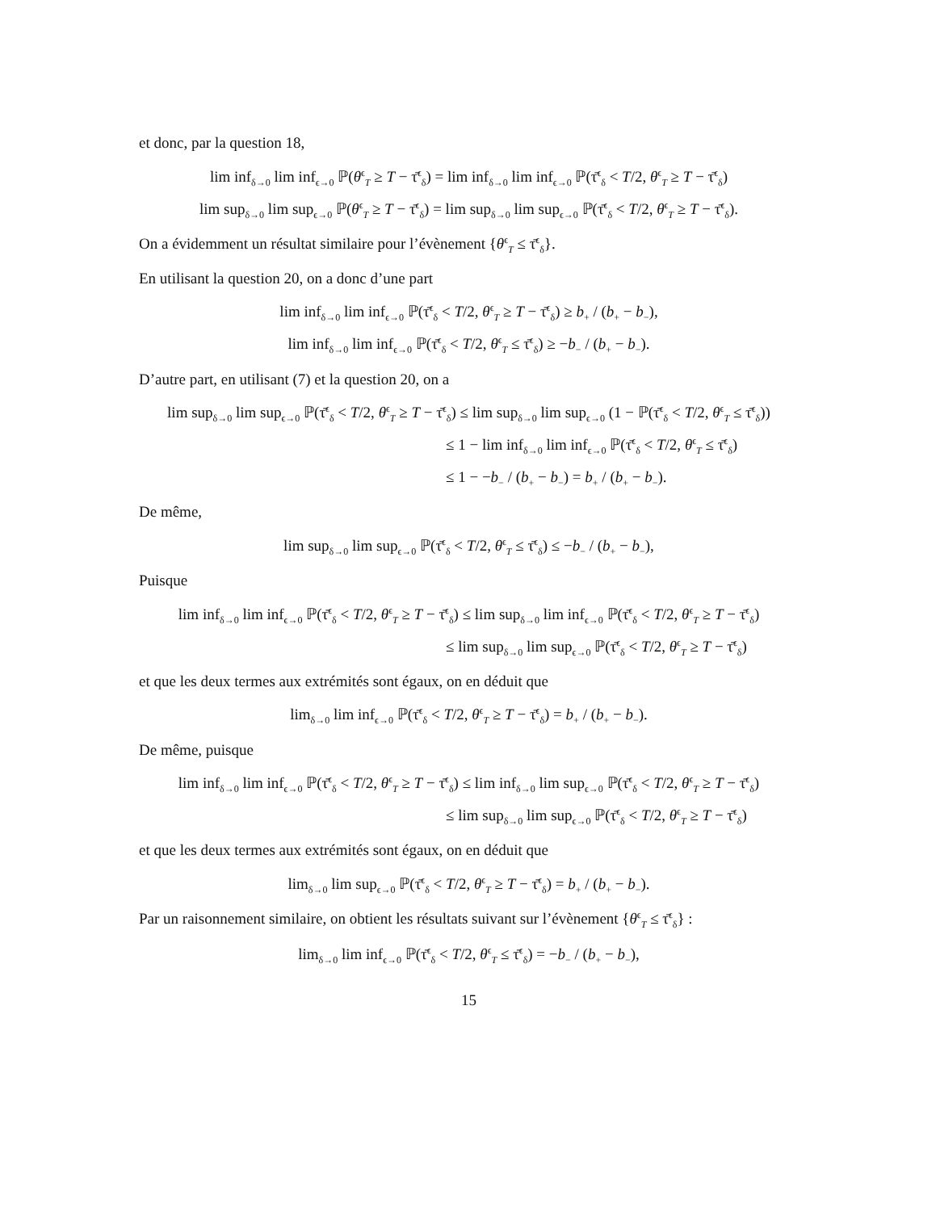et donc, par la question 18,
lim inf<sub>δ→0</sub> lim inf<sub>ϵ→0</sub> ℙ(θ<sup>ϵ</sup><sub>T</sub> ≥ T − τ̄<sup>ϵ</sup><sub>δ</sub>) = lim inf<sub>δ→0</sub> lim inf<sub>ϵ→0</sub> ℙ(τ̄<sup>ϵ</sup><sub>δ</sub> < T/2, θ<sup>ϵ</sup><sub>T</sub> ≥ T − τ̄<sup>ϵ</sup><sub>δ</sub>)
lim sup<sub>δ→0</sub> lim sup<sub>ϵ→0</sub> ℙ(θ<sup>ϵ</sup><sub>T</sub> ≥ T − τ̄<sup>ϵ</sup><sub>δ</sub>) = lim sup<sub>δ→0</sub> lim sup<sub>ϵ→0</sub> ℙ(τ̄<sup>ϵ</sup><sub>δ</sub> < T/2, θ<sup>ϵ</sup><sub>T</sub> ≥ T − τ̄<sup>ϵ</sup><sub>δ</sub>).
On a évidemment un résultat similaire pour l’évènement {θ<sup>ϵ</sup><sub>T</sub> ≤ τ̄<sup>ϵ</sup><sub>δ</sub>}.
En utilisant la question 20, on a donc d’une part
lim inf<sub>δ→0</sub> lim inf<sub>ϵ→0</sub> ℙ(τ̄<sup>ϵ</sup><sub>δ</sub> < T/2, θ<sup>ϵ</sup><sub>T</sub> ≥ T − τ̄<sup>ϵ</sup><sub>δ</sub>) ≥ b<sub>+</sub> / (b<sub>+</sub> − b<sub>−</sub>),
lim inf<sub>δ→0</sub> lim inf<sub>ϵ→0</sub> ℙ(τ̄<sup>ϵ</sup><sub>δ</sub> < T/2, θ<sup>ϵ</sup><sub>T</sub> ≤ τ̄<sup>ϵ</sup><sub>δ</sub>) ≥ −b<sub>−</sub> / (b<sub>+</sub> − b<sub>−</sub>).
D’autre part, en utilisant (7) et la question 20, on a
lim sup<sub>δ→0</sub> lim sup<sub>ϵ→0</sub> ℙ(τ̄<sup>ϵ</sup><sub>δ</sub> < T/2, θ<sup>ϵ</sup><sub>T</sub> ≥ T − τ̄<sup>ϵ</sup><sub>δ</sub>) ≤ lim sup<sub>δ→0</sub> lim sup<sub>ϵ→0</sub> (1 − ℙ(τ̄<sup>ϵ</sup><sub>δ</sub> < T/2, θ<sup>ϵ</sup><sub>T</sub> ≤ τ̄<sup>ϵ</sup><sub>δ</sub>))
≤ 1 − lim inf<sub>δ→0</sub> lim inf<sub>ϵ→0</sub> ℙ(τ̄<sup>ϵ</sup><sub>δ</sub> < T/2, θ<sup>ϵ</sup><sub>T</sub> ≤ τ̄<sup>ϵ</sup><sub>δ</sub>)
≤ 1 − −b<sub>−</sub> / (b<sub>+</sub> − b<sub>−</sub>) = b<sub>+</sub> / (b<sub>+</sub> − b<sub>−</sub>).
De même,
lim sup<sub>δ→0</sub> lim sup<sub>ϵ→0</sub> ℙ(τ̄<sup>ϵ</sup><sub>δ</sub> < T/2, θ<sup>ϵ</sup><sub>T</sub> ≤ τ̄<sup>ϵ</sup><sub>δ</sub>) ≤ −b<sub>−</sub> / (b<sub>+</sub> − b<sub>−</sub>),
Puisque
lim inf<sub>δ→0</sub> lim inf<sub>ϵ→0</sub> ℙ(τ̄<sup>ϵ</sup><sub>δ</sub> < T/2, θ<sup>ϵ</sup><sub>T</sub> ≥ T − τ̄<sup>ϵ</sup><sub>δ</sub>) ≤ lim sup<sub>δ→0</sub> lim inf<sub>ϵ→0</sub> ℙ(τ̄<sup>ϵ</sup><sub>δ</sub> < T/2, θ<sup>ϵ</sup><sub>T</sub> ≥ T − τ̄<sup>ϵ</sup><sub>δ</sub>)
≤ lim sup<sub>δ→0</sub> lim sup<sub>ϵ→0</sub> ℙ(τ̄<sup>ϵ</sup><sub>δ</sub> < T/2, θ<sup>ϵ</sup><sub>T</sub> ≥ T − τ̄<sup>ϵ</sup><sub>δ</sub>)
et que les deux termes aux extrémités sont égaux, on en déduit que
lim<sub>δ→0</sub> lim inf<sub>ϵ→0</sub> ℙ(τ̄<sup>ϵ</sup><sub>δ</sub> < T/2, θ<sup>ϵ</sup><sub>T</sub> ≥ T − τ̄<sup>ϵ</sup><sub>δ</sub>) = b<sub>+</sub> / (b<sub>+</sub> − b<sub>−</sub>).
De même, puisque
lim inf<sub>δ→0</sub> lim inf<sub>ϵ→0</sub> ℙ(τ̄<sup>ϵ</sup><sub>δ</sub> < T/2, θ<sup>ϵ</sup><sub>T</sub> ≥ T − τ̄<sup>ϵ</sup><sub>δ</sub>) ≤ lim inf<sub>δ→0</sub> lim sup<sub>ϵ→0</sub> ℙ(τ̄<sup>ϵ</sup><sub>δ</sub> < T/2, θ<sup>ϵ</sup><sub>T</sub> ≥ T − τ̄<sup>ϵ</sup><sub>δ</sub>)
≤ lim sup<sub>δ→0</sub> lim sup<sub>ϵ→0</sub> ℙ(τ̄<sup>ϵ</sup><sub>δ</sub> < T/2, θ<sup>ϵ</sup><sub>T</sub> ≥ T − τ̄<sup>ϵ</sup><sub>δ</sub>)
et que les deux termes aux extrémités sont égaux, on en déduit que
lim<sub>δ→0</sub> lim sup<sub>ϵ→0</sub> ℙ(τ̄<sup>ϵ</sup><sub>δ</sub> < T/2, θ<sup>ϵ</sup><sub>T</sub> ≥ T − τ̄<sup>ϵ</sup><sub>δ</sub>) = b<sub>+</sub> / (b<sub>+</sub> − b<sub>−</sub>).
Par un raisonnement similaire, on obtient les résultats suivant sur l’évènement {θ<sup>ϵ</sup><sub>T</sub> ≤ τ̄<sup>ϵ</sup><sub>δ</sub>} :
lim<sub>δ→0</sub> lim inf<sub>ϵ→0</sub> ℙ(τ̄<sup>ϵ</sup><sub>δ</sub> < T/2, θ<sup>ϵ</sup><sub>T</sub> ≤ τ̄<sup>ϵ</sup><sub>δ</sub>) = −b<sub>−</sub> / (b<sub>+</sub> − b<sub>−</sub>),
15